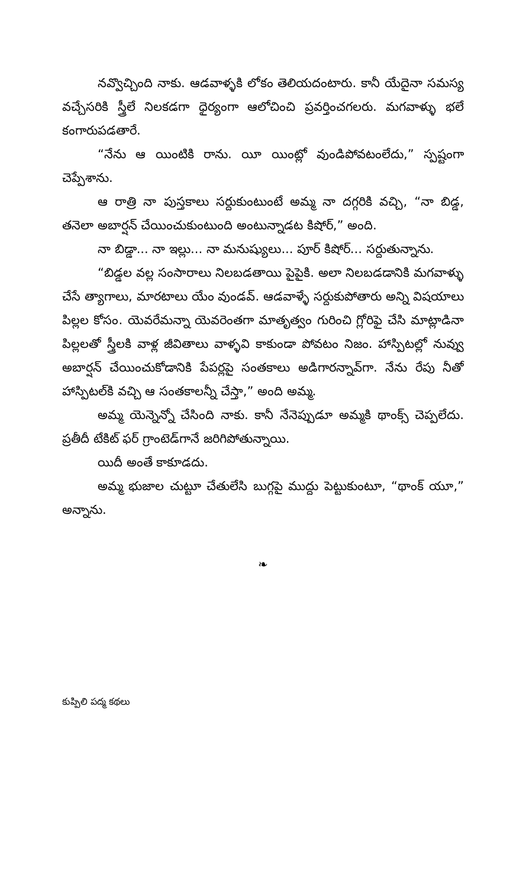నవ్వొచ్చింది నాకు. ఆడవాళ్ళకి లోకం తెలియదంటారు. కానీ యేదైనా సమస్య వచ్చేసరికి స్త్రీలే నిలకడగా ధైర్యంగా ఆలోచించి ప్రవర్తించగలరు. మగవాళ్ళు భలే కంగారుపడతారే.
“నేను ఆ యింటికి రాను. యీ యింట్లో వుండిపోవటంలేదు,” స్పష్టంగా చెప్పేశాను.
ఆ రాత్రి నా పుస్తకాలు సర్దుకుంటుంటే అమ్మ నా దగ్గరికి వచ్చి, “నా బిడ్డ, తనెలా అబార్షన్ చేయించుకుంటుంది అంటున్నాడట కిషోర్,” అంది.
నా బిడ్డా... నా ఇల్లు... నా మనుష్యులు... పూర్ కిషోర్... సర్దుతున్నాను.
“బిడ్డల వల్ల సంసారాలు నిలబడతాయి పైపైకి. అలా నిలబడడానికి మగవాళ్ళు చేసే త్యాగాలు, మారటాలు యేం వుండవ్. ఆడవాళ్ళే సర్దుకుపోతారు అన్ని విషయాలు పిల్లల కోసం. యెవరేమన్నా యెవరెంతగా మాతృత్వం గురించి గ్లోరిఫై చేసి మాట్లాడినా పిల్లలతో స్త్రీలకి వాళ్ల జీవితాలు వాళ్ళవి కాకుండా పోవటం నిజం. హాస్పిటల్లో నువ్వు అబార్షన్ చేయించుకోడానికి పేపర్లపై సంతకాలు అడిగారన్నావ్‌గా. నేను రేపు నీతో హాస్పిటల్‌కి వచ్చి ఆ సంతకాలన్నీ చేస్తా,” అంది అమ్మ.
అమ్మ యెన్నెన్నో చేసింది నాకు. కానీ నేనెప్పుడూ అమ్మకి థాంక్స్ చెప్పలేదు. ప్రతీదీ టేకిట్ ఫర్ గ్రాంటెడ్‌గానే జరిగిపోతున్నాయి.
యిదీ అంతే కాకూడదు.
అమ్మ భుజాల చుట్టూ చేతులేసి బుగ్గపై ముద్దు పెట్టుకుంటూ, “థాంక్ యూ,” అన్నాను.
❧
కుప్పిలి పద్మ కథలు